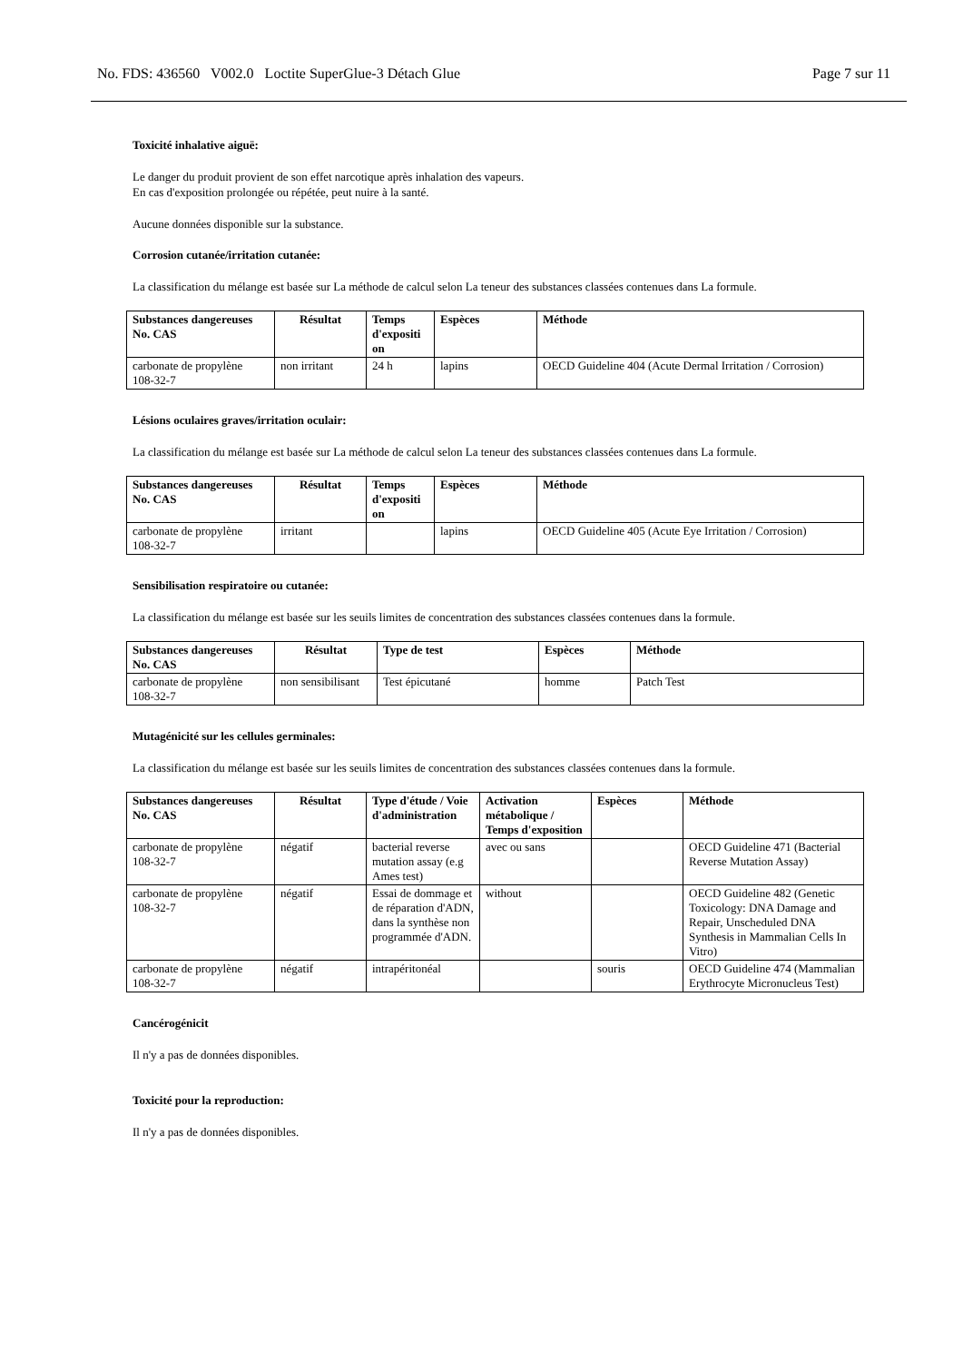No. FDS: 436560 V002.0 Loctite SuperGlue-3 Détach Glue Page 7 sur 11
Toxicité inhalative aiguë:
Le danger du produit provient de son effet narcotique après inhalation des vapeurs.
En cas d'exposition prolongée ou répétée, peut nuire à la santé.
Aucune données disponible sur la substance.
Corrosion cutanée/irritation cutanée:
La classification du mélange est basée sur La méthode de calcul selon La teneur des substances classées contenues dans La formule.
| Substances dangereuses No. CAS | Résultat | Temps d'expositi on | Espèces | Méthode |
| --- | --- | --- | --- | --- |
| carbonate de propylène 108-32-7 | non irritant | 24 h | lapins | OECD Guideline 404 (Acute Dermal Irritation / Corrosion) |
Lésions oculaires graves/irritation oculair:
La classification du mélange est basée sur La méthode de calcul selon La teneur des substances classées contenues dans La formule.
| Substances dangereuses No. CAS | Résultat | Temps d'expositi on | Espèces | Méthode |
| --- | --- | --- | --- | --- |
| carbonate de propylène 108-32-7 | irritant | | lapins | OECD Guideline 405 (Acute Eye Irritation / Corrosion) |
Sensibilisation respiratoire ou cutanée:
La classification du mélange est basée sur les seuils limites de concentration des substances classées contenues dans la formule.
| Substances dangereuses No. CAS | Résultat | Type de test | Espèces | Méthode |
| --- | --- | --- | --- | --- |
| carbonate de propylène 108-32-7 | non sensibilisant | Test épicutané | homme | Patch Test |
Mutagénicité sur les cellules germinales:
La classification du mélange est basée sur les seuils limites de concentration des substances classées contenues dans la formule.
| Substances dangereuses No. CAS | Résultat | Type d'étude / Voie d'administration | Activation métabolique / Temps d'exposition | Espèces | Méthode |
| --- | --- | --- | --- | --- | --- |
| carbonate de propylène 108-32-7 | négatif | bacterial reverse mutation assay (e.g Ames test) | avec ou sans | | OECD Guideline 471 (Bacterial Reverse Mutation Assay) |
| carbonate de propylène 108-32-7 | négatif | Essai de dommage et de réparation d'ADN, dans la synthèse non programmée d'ADN. | without | | OECD Guideline 482 (Genetic Toxicology: DNA Damage and Repair, Unscheduled DNA Synthesis in Mammalian Cells In Vitro) |
| carbonate de propylène 108-32-7 | négatif | intrapéritonéal | | souris | OECD Guideline 474 (Mammalian Erythrocyte Micronucleus Test) |
Cancérogénicit
Il n'y a pas de données disponibles.
Toxicité pour la reproduction:
Il n'y a pas de données disponibles.